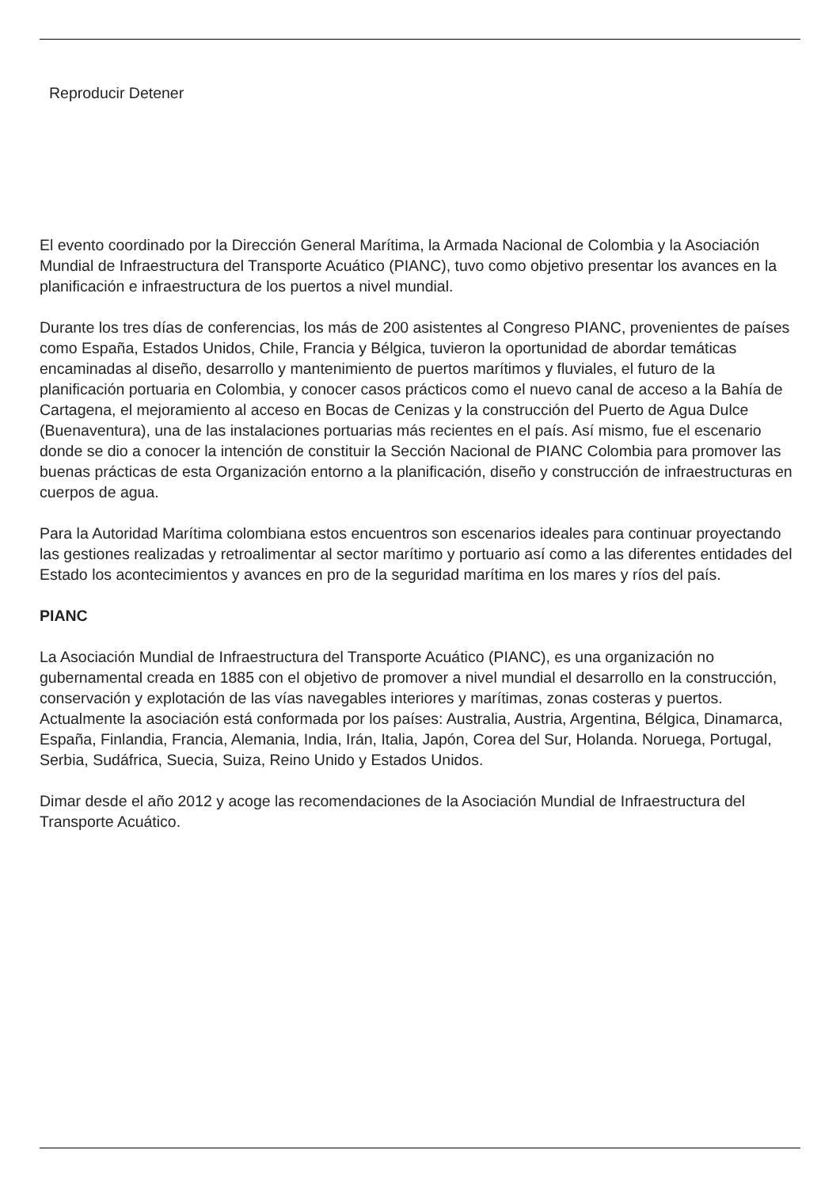Reproducir Detener
El evento coordinado por la Dirección General Marítima, la Armada Nacional de Colombia y la Asociación Mundial de Infraestructura del Transporte Acuático (PIANC), tuvo como objetivo presentar los avances en la planificación e infraestructura de los puertos a nivel mundial.
Durante los tres días de conferencias, los más de 200 asistentes al Congreso PIANC, provenientes de países como España, Estados Unidos, Chile, Francia y Bélgica, tuvieron la oportunidad de abordar temáticas encaminadas al diseño, desarrollo y mantenimiento de puertos marítimos y fluviales, el futuro de la planificación portuaria en Colombia, y conocer casos prácticos como el nuevo canal de acceso a la Bahía de Cartagena, el mejoramiento al acceso en Bocas de Cenizas y la construcción del Puerto de Agua Dulce (Buenaventura), una de las instalaciones portuarias más recientes en el país. Así mismo, fue el escenario donde se dio a conocer la intención de constituir la Sección Nacional de PIANC Colombia para promover las buenas prácticas de esta Organización entorno a la planificación, diseño y construcción de infraestructuras en cuerpos de agua.
Para la Autoridad Marítima colombiana estos encuentros son escenarios ideales para continuar proyectando las gestiones realizadas y retroalimentar al sector marítimo y portuario así como a las diferentes entidades del Estado los acontecimientos y avances en pro de la seguridad marítima en los mares y ríos del país.
PIANC
La Asociación Mundial de Infraestructura del Transporte Acuático (PIANC), es una organización no gubernamental creada en 1885 con el objetivo de promover a nivel mundial el desarrollo en la construcción, conservación y explotación de las vías navegables interiores y marítimas, zonas costeras y puertos. Actualmente la asociación está conformada por los países: Australia, Austria, Argentina, Bélgica, Dinamarca, España, Finlandia, Francia, Alemania, India, Irán, Italia, Japón, Corea del Sur, Holanda. Noruega, Portugal, Serbia, Sudáfrica, Suecia, Suiza, Reino Unido y Estados Unidos.
Dimar desde el año 2012 y acoge las recomendaciones de la Asociación Mundial de Infraestructura del Transporte Acuático.